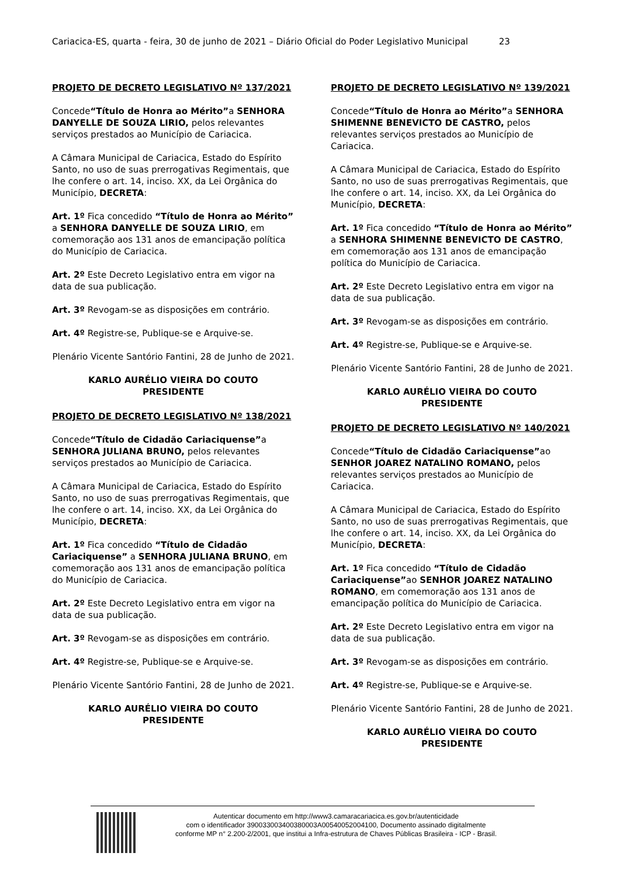Cariacica-ES, quarta - feira, 30 de junho de 2021 – Diário Oficial do Poder Legislativo Municipal 23
PROJETO DE DECRETO LEGISLATIVO Nº 137/2021
Concede“Título de Honra ao Mérito”a SENHORA DANYELLE DE SOUZA LIRIO, pelos relevantes serviços prestados ao Município de Cariacica.
A Câmara Municipal de Cariacica, Estado do Espírito Santo, no uso de suas prerrogativas Regimentais, que lhe confere o art. 14, inciso. XX, da Lei Orgânica do Município, DECRETA:
Art. 1º Fica concedido “Título de Honra ao Mérito” a SENHORA DANYELLE DE SOUZA LIRIO, em comemoração aos 131 anos de emancipação política do Município de Cariacica.
Art. 2º Este Decreto Legislativo entra em vigor na data de sua publicação.
Art. 3º Revogam-se as disposições em contrário.
Art. 4º Registre-se, Publique-se e Arquive-se.
Plenário Vicente Santório Fantini, 28 de Junho de 2021.
KARLO AURÉLIO VIEIRA DO COUTO
PRESIDENTE
PROJETO DE DECRETO LEGISLATIVO Nº 138/2021
Concede“Título de Cidadão Cariaciquense”a SENHORA JULIANA BRUNO, pelos relevantes serviços prestados ao Município de Cariacica.
A Câmara Municipal de Cariacica, Estado do Espírito Santo, no uso de suas prerrogativas Regimentais, que lhe confere o art. 14, inciso. XX, da Lei Orgânica do Município, DECRETA:
Art. 1º Fica concedido “Título de Cidadão Cariaciquense” a SENHORA JULIANA BRUNO, em comemoração aos 131 anos de emancipação política do Município de Cariacica.
Art. 2º Este Decreto Legislativo entra em vigor na data de sua publicação.
Art. 3º Revogam-se as disposições em contrário.
Art. 4º Registre-se, Publique-se e Arquive-se.
Plenário Vicente Santório Fantini, 28 de Junho de 2021.
KARLO AURÉLIO VIEIRA DO COUTO
PRESIDENTE
PROJETO DE DECRETO LEGISLATIVO Nº 139/2021
Concede“Título de Honra ao Mérito”a SENHORA SHIMENNE BENEVICTO DE CASTRO, pelos relevantes serviços prestados ao Município de Cariacica.
A Câmara Municipal de Cariacica, Estado do Espírito Santo, no uso de suas prerrogativas Regimentais, que lhe confere o art. 14, inciso. XX, da Lei Orgânica do Município, DECRETA:
Art. 1º Fica concedido “Título de Honra ao Mérito” a SENHORA SHIMENNE BENEVICTO DE CASTRO, em comemoração aos 131 anos de emancipação política do Município de Cariacica.
Art. 2º Este Decreto Legislativo entra em vigor na data de sua publicação.
Art. 3º Revogam-se as disposições em contrário.
Art. 4º Registre-se, Publique-se e Arquive-se.
Plenário Vicente Santório Fantini, 28 de Junho de 2021.
KARLO AURÉLIO VIEIRA DO COUTO
PRESIDENTE
PROJETO DE DECRETO LEGISLATIVO Nº 140/2021
Concede“Título de Cidadão Cariaciquense”ao SENHOR JOAREZ NATALINO ROMANO, pelos relevantes serviços prestados ao Município de Cariacica.
A Câmara Municipal de Cariacica, Estado do Espírito Santo, no uso de suas prerrogativas Regimentais, que lhe confere o art. 14, inciso. XX, da Lei Orgânica do Município, DECRETA:
Art. 1º Fica concedido “Título de Cidadão Cariaciquense”ao SENHOR JOAREZ NATALINO ROMANO, em comemoração aos 131 anos de emancipação política do Município de Cariacica.
Art. 2º Este Decreto Legislativo entra em vigor na data de sua publicação.
Art. 3º Revogam-se as disposições em contrário.
Art. 4º Registre-se, Publique-se e Arquive-se.
Plenário Vicente Santório Fantini, 28 de Junho de 2021.
KARLO AURÉLIO VIEIRA DO COUTO
PRESIDENTE
Autenticar documento em http://www3.camaracariacica.es.gov.br/autenticidade
com o identificador 390033003400380003A00540052004100, Documento assinado digitalmente
conforme MP n° 2.200-2/2001, que institui a Infra-estrutura de Chaves Públicas Brasileira - ICP - Brasil.